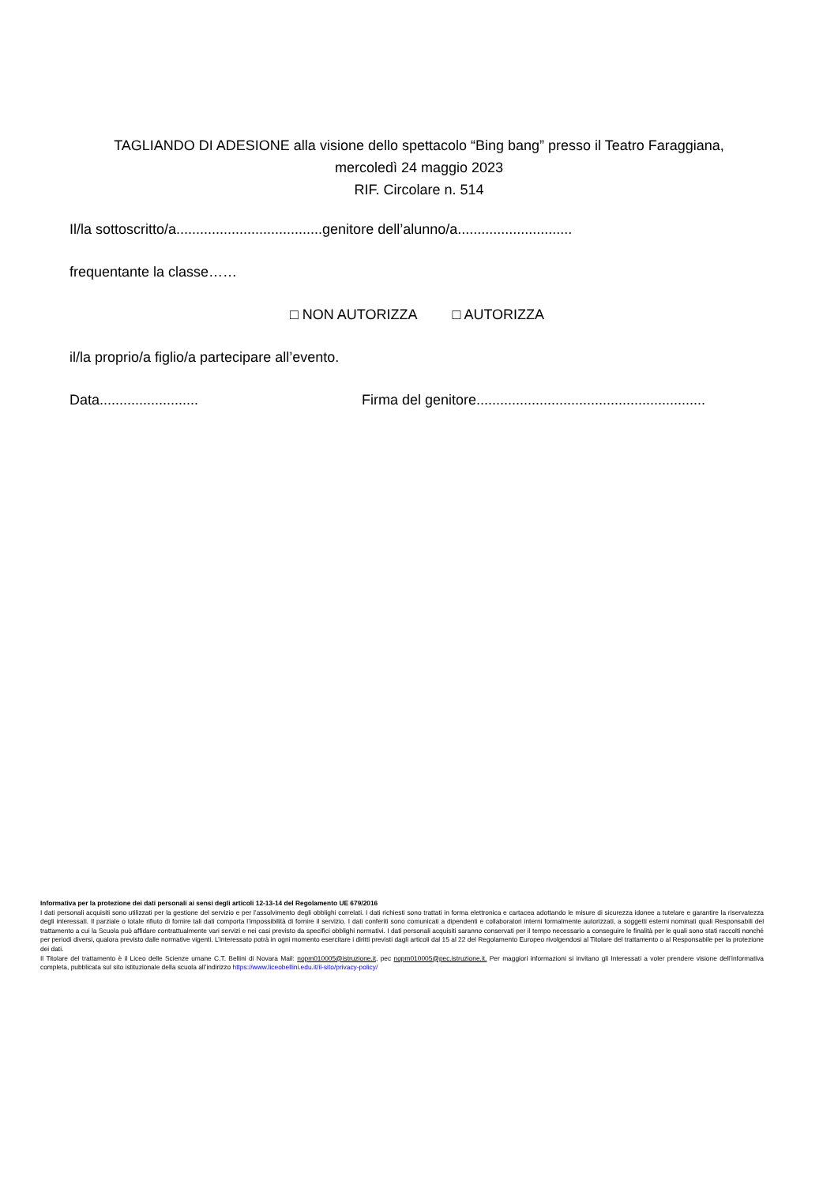TAGLIANDO DI ADESIONE alla visione dello spettacolo “Bing bang” presso il Teatro Faraggiana,
mercoledì 24 maggio 2023
RIF. Circolare n. 514
Il/la sottoscritto/a.....................................genitore dell’alunno/a.............................
frequentante la classe……
□ NON AUTORIZZA □ AUTORIZZA
il/la proprio/a figlio/a partecipare all’evento.
Data......................... Firma del genitore..........................................................
Informativa per la protezione dei dati personali ai sensi degli articoli 12-13-14 del Regolamento UE 679/2016
I dati personali acquisiti sono utilizzati per la gestione del servizio e per l’assolvimento degli obblighi correlati. I dati richiesti sono trattati in forma elettronica e cartacea adottando le misure di sicurezza idonee a tutelare e garantire la riservatezza degli interessati. Il parziale o totale rifiuto di fornire tali dati comporta l’impossibilità di fornire il servizio. I dati conferiti sono comunicati a dipendenti e collaboratori interni formalmente autorizzati, a soggetti esterni nominati quali Responsabili del trattamento a cui la Scuola può affidare contrattualmente vari servizi e nei casi previsto da specifici obblighi normativi. I dati personali acquisiti saranno conservati per il tempo necessario a conseguire le finalità per le quali sono stati raccolti nonché per periodi diversi, qualora previsto dalle normative vigenti. L’interessato potrà in ogni momento esercitare i diritti previsti dagli articoli dal 15 al 22 del Regolamento Europeo rivolgendosi al Titolare del trattamento o al Responsabile per la protezione dei dati.
Il Titolare del trattamento è il Liceo delle Scienze umane C.T. Bellini di Novara Mail: nopm010005@istruzione.it, pec nopm010005@pec.istruzione.it. Per maggiori informazioni si invitano gli Interessati a voler prendere visione dell’informativa completa, pubblicata sul sito istituzionale della scuola all’indirizzo https://www.liceobellini.edu.it/il-sito/privacy-policy/